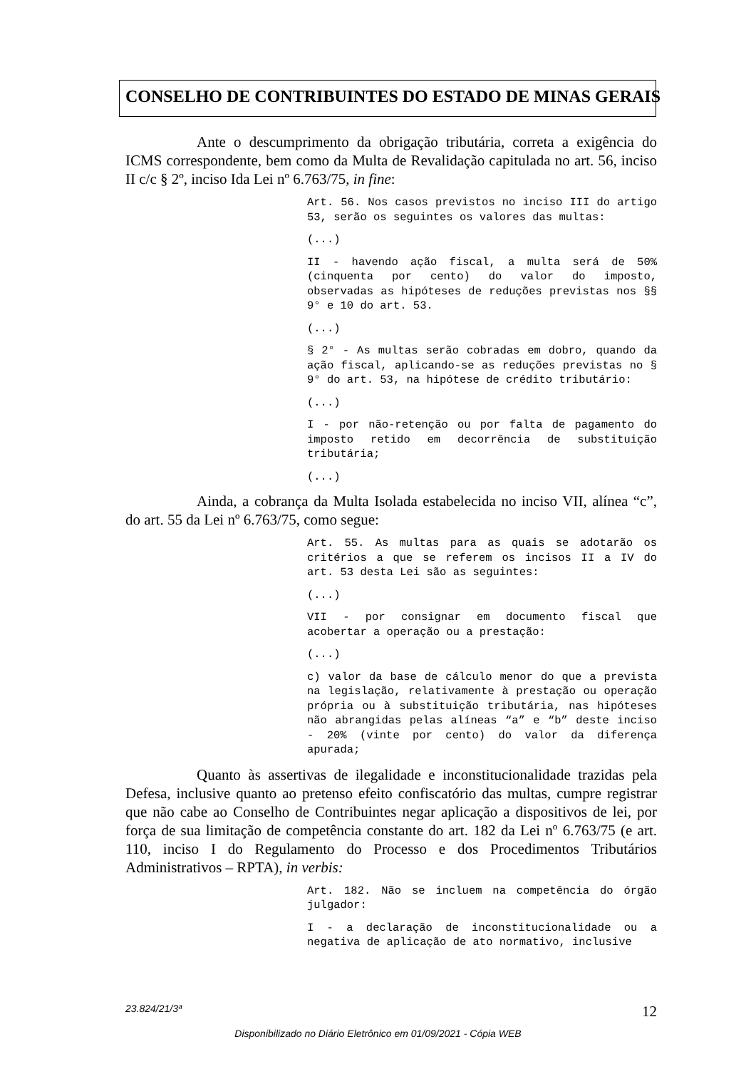CONSELHO DE CONTRIBUINTES DO ESTADO DE MINAS GERAIS
Ante o descumprimento da obrigação tributária, correta a exigência do ICMS correspondente, bem como da Multa de Revalidação capitulada no art. 56, inciso II c/c § 2º, inciso Ida Lei nº 6.763/75, in fine:
Art. 56. Nos casos previstos no inciso III do artigo 53, serão os seguintes os valores das multas:
(...)
II - havendo ação fiscal, a multa será de 50% (cinquenta por cento) do valor do imposto, observadas as hipóteses de reduções previstas nos §§ 9° e 10 do art. 53.
(...)
§ 2° - As multas serão cobradas em dobro, quando da ação fiscal, aplicando-se as reduções previstas no § 9° do art. 53, na hipótese de crédito tributário:
(...)
I - por não-retenção ou por falta de pagamento do imposto retido em decorrência de substituição tributária;
(...)
Ainda, a cobrança da Multa Isolada estabelecida no inciso VII, alínea “c”, do art. 55 da Lei nº 6.763/75, como segue:
Art. 55. As multas para as quais se adotarão os critérios a que se referem os incisos II a IV do art. 53 desta Lei são as seguintes:
(...)
VII - por consignar em documento fiscal que acobertar a operação ou a prestação:
(...)
c) valor da base de cálculo menor do que a prevista na legislação, relativamente à prestação ou operação própria ou à substituição tributária, nas hipóteses não abrangidas pelas alíneas “a” e “b” deste inciso - 20% (vinte por cento) do valor da diferença apurada;
Quanto às assertivas de ilegalidade e inconstitucionalidade trazidas pela Defesa, inclusive quanto ao pretenso efeito confiscatório das multas, cumpre registrar que não cabe ao Conselho de Contribuintes negar aplicação a dispositivos de lei, por força de sua limitação de competência constante do art. 182 da Lei nº 6.763/75 (e art. 110, inciso I do Regulamento do Processo e dos Procedimentos Tributários Administrativos – RPTA), in verbis:
Art. 182. Não se incluem na competência do órgão julgador:
I - a declaração de inconstitucionalidade ou a negativa de aplicação de ato normativo, inclusive
23.824/21/3ª 12
Disponibilizado no Diário Eletrônico em 01/09/2021 - Cópia WEB